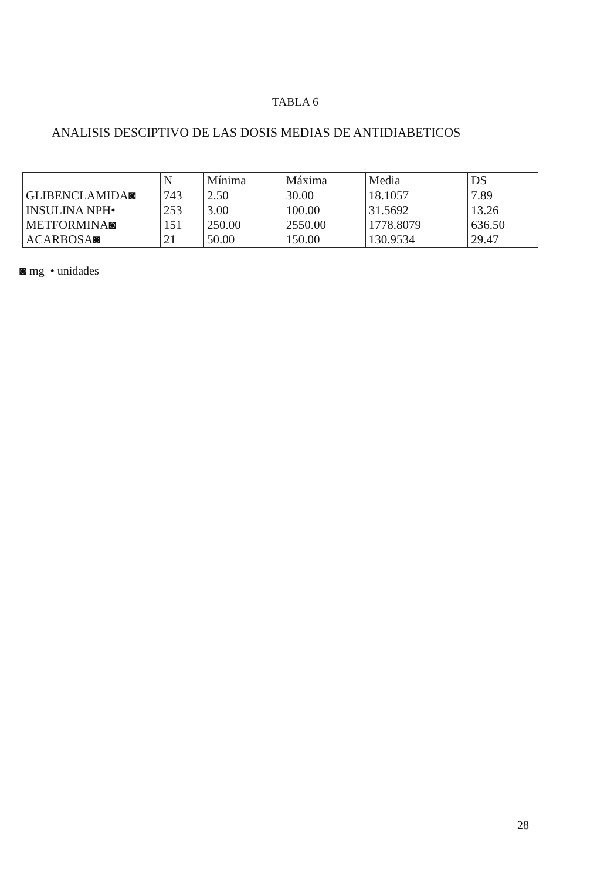TABLA 6
ANALISIS DESCIPTIVO DE LAS DOSIS MEDIAS DE ANTIDIABETICOS
| | N | Mínima | Máxima | Media | DS |
| --- | --- | --- | --- | --- | --- |
| GLIBENCLAMIDA◙ | 743 | 2.50 | 30.00 | 18.1057 | 7.89 |
| INSULINA NPH• | 253 | 3.00 | 100.00 | 31.5692 | 13.26 |
| METFORMINA◙ | 151 | 250.00 | 2550.00 | 1778.8079 | 636.50 |
| ACARBOSA◙ | 21 | 50.00 | 150.00 | 130.9534 | 29.47 |
◙ mg • unidades
28